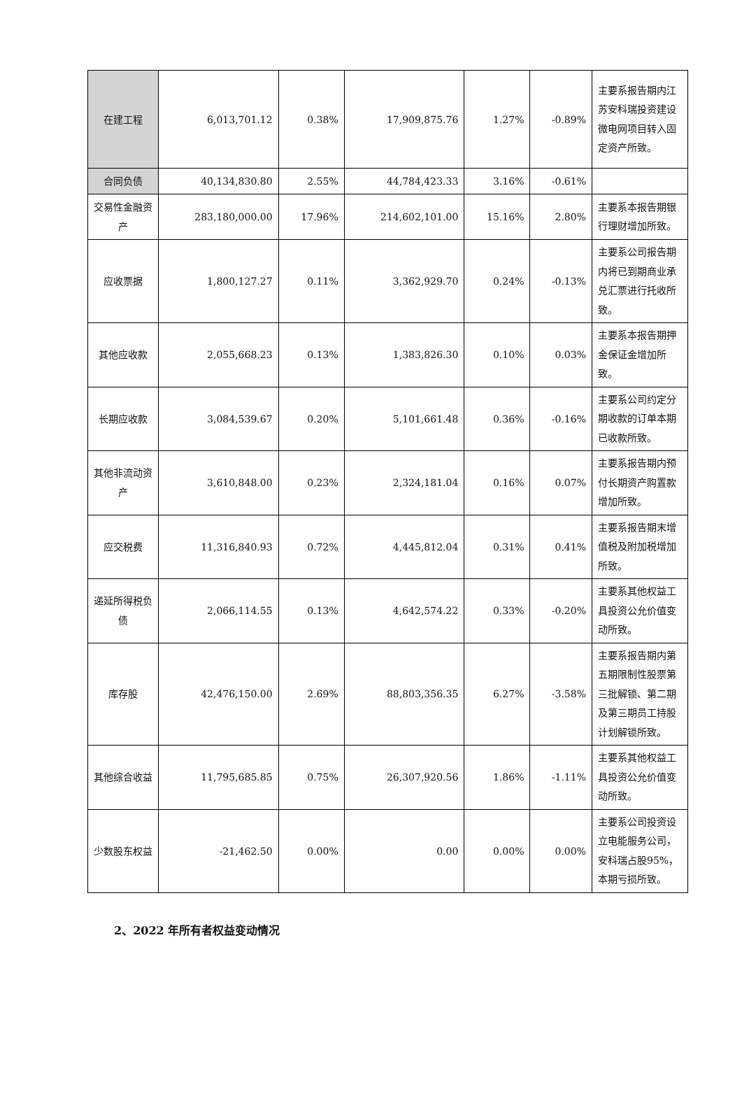| 在建工程 | 6,013,701.12 | 0.38% | 17,909,875.76 | 1.27% | -0.89% | 主要系报告期内江苏安科瑞投资建设微电网项目转入固定资产所致。 |
| 合同负债 | 40,134,830.80 | 2.55% | 44,784,423.33 | 3.16% | -0.61% | |
| 交易性金融资产 | 283,180,000.00 | 17.96% | 214,602,101.00 | 15.16% | 2.80% | 主要系本报告期银行理财增加所致。 |
| 应收票据 | 1,800,127.27 | 0.11% | 3,362,929.70 | 0.24% | -0.13% | 主要系公司报告期内将已到期商业承兑汇票进行托收所致。 |
| 其他应收款 | 2,055,668.23 | 0.13% | 1,383,826.30 | 0.10% | 0.03% | 主要系本报告期押金保证金增加所致。 |
| 长期应收款 | 3,084,539.67 | 0.20% | 5,101,661.48 | 0.36% | -0.16% | 主要系公司约定分期收款的订单本期已收款所致。 |
| 其他非流动资产 | 3,610,848.00 | 0.23% | 2,324,181.04 | 0.16% | 0.07% | 主要系报告期内预付长期资产购置款增加所致。 |
| 应交税费 | 11,316,840.93 | 0.72% | 4,445,812.04 | 0.31% | 0.41% | 主要系报告期末增值税及附加税增加所致。 |
| 递延所得税负债 | 2,066,114.55 | 0.13% | 4,642,574.22 | 0.33% | -0.20% | 主要系其他权益工具投资公允价值变动所致。 |
| 库存股 | 42,476,150.00 | 2.69% | 88,803,356.35 | 6.27% | -3.58% | 主要系报告期内第五期限制性股票第三批解锁、第二期及第三期员工持股计划解锁所致。 |
| 其他综合收益 | 11,795,685.85 | 0.75% | 26,307,920.56 | 1.86% | -1.11% | 主要系其他权益工具投资公允价值变动所致。 |
| 少数股东权益 | -21,462.50 | 0.00% | 0.00 | 0.00% | 0.00% | 主要系公司投资设立电能服务公司，安科瑞占股95%，本期亏损所致。 |
2、2022 年所有者权益变动情况